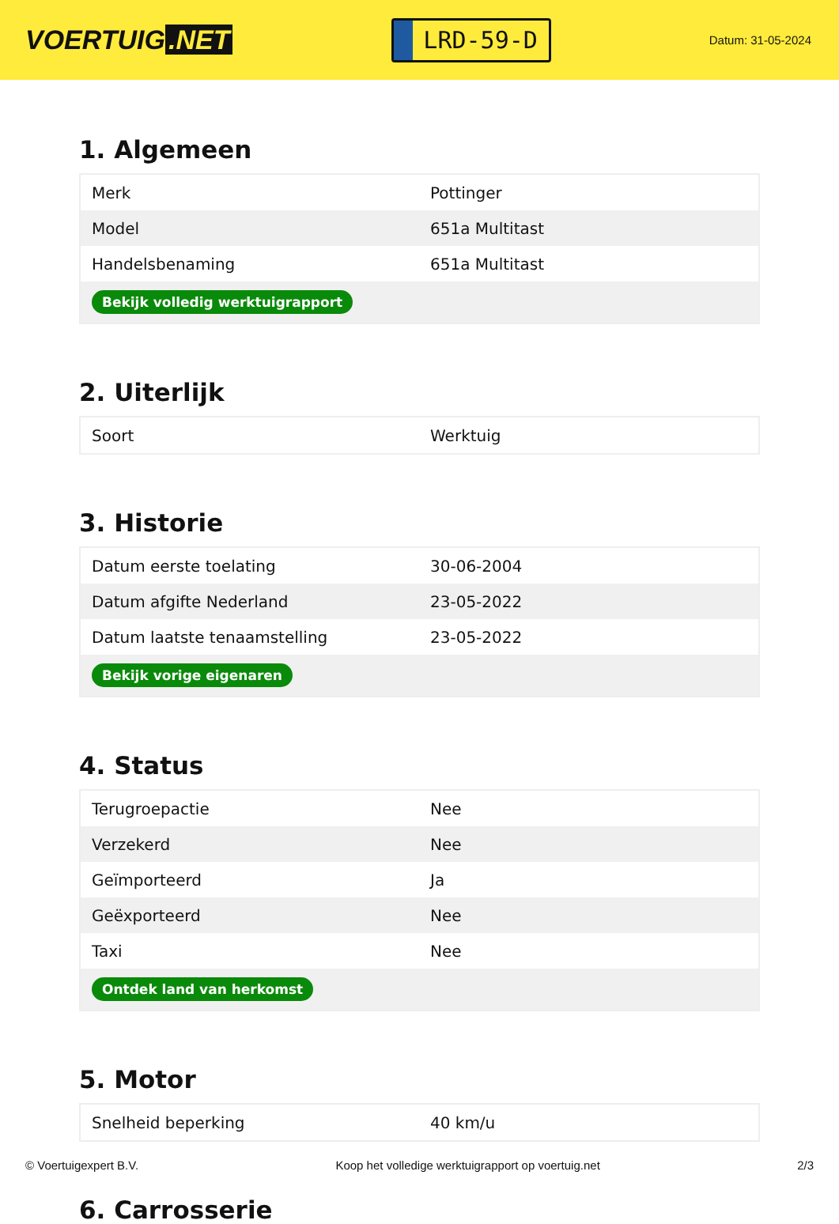VOERTUIG.NET
LRD-59-D
Datum: 31-05-2024
1. Algemeen
| Merk | Pottinger |
| Model | 651a Multitast |
| Handelsbenaming | 651a Multitast |
| Bekijk volledig werktuigrapport | |
2. Uiterlijk
| Soort | Werktuig |
3. Historie
| Datum eerste toelating | 30-06-2004 |
| Datum afgifte Nederland | 23-05-2022 |
| Datum laatste tenaamstelling | 23-05-2022 |
| Bekijk vorige eigenaren | |
4. Status
| Terugroepactie | Nee |
| Verzekerd | Nee |
| Geïmporteerd | Ja |
| Geëxporteerd | Nee |
| Taxi | Nee |
| Ontdek land van herkomst | |
5. Motor
| Snelheid beperking | 40 km/u |
6. Carrosserie
© Voertuigexpert B.V. Koop het volledige werktuigrapport op voertuig.net 2/3